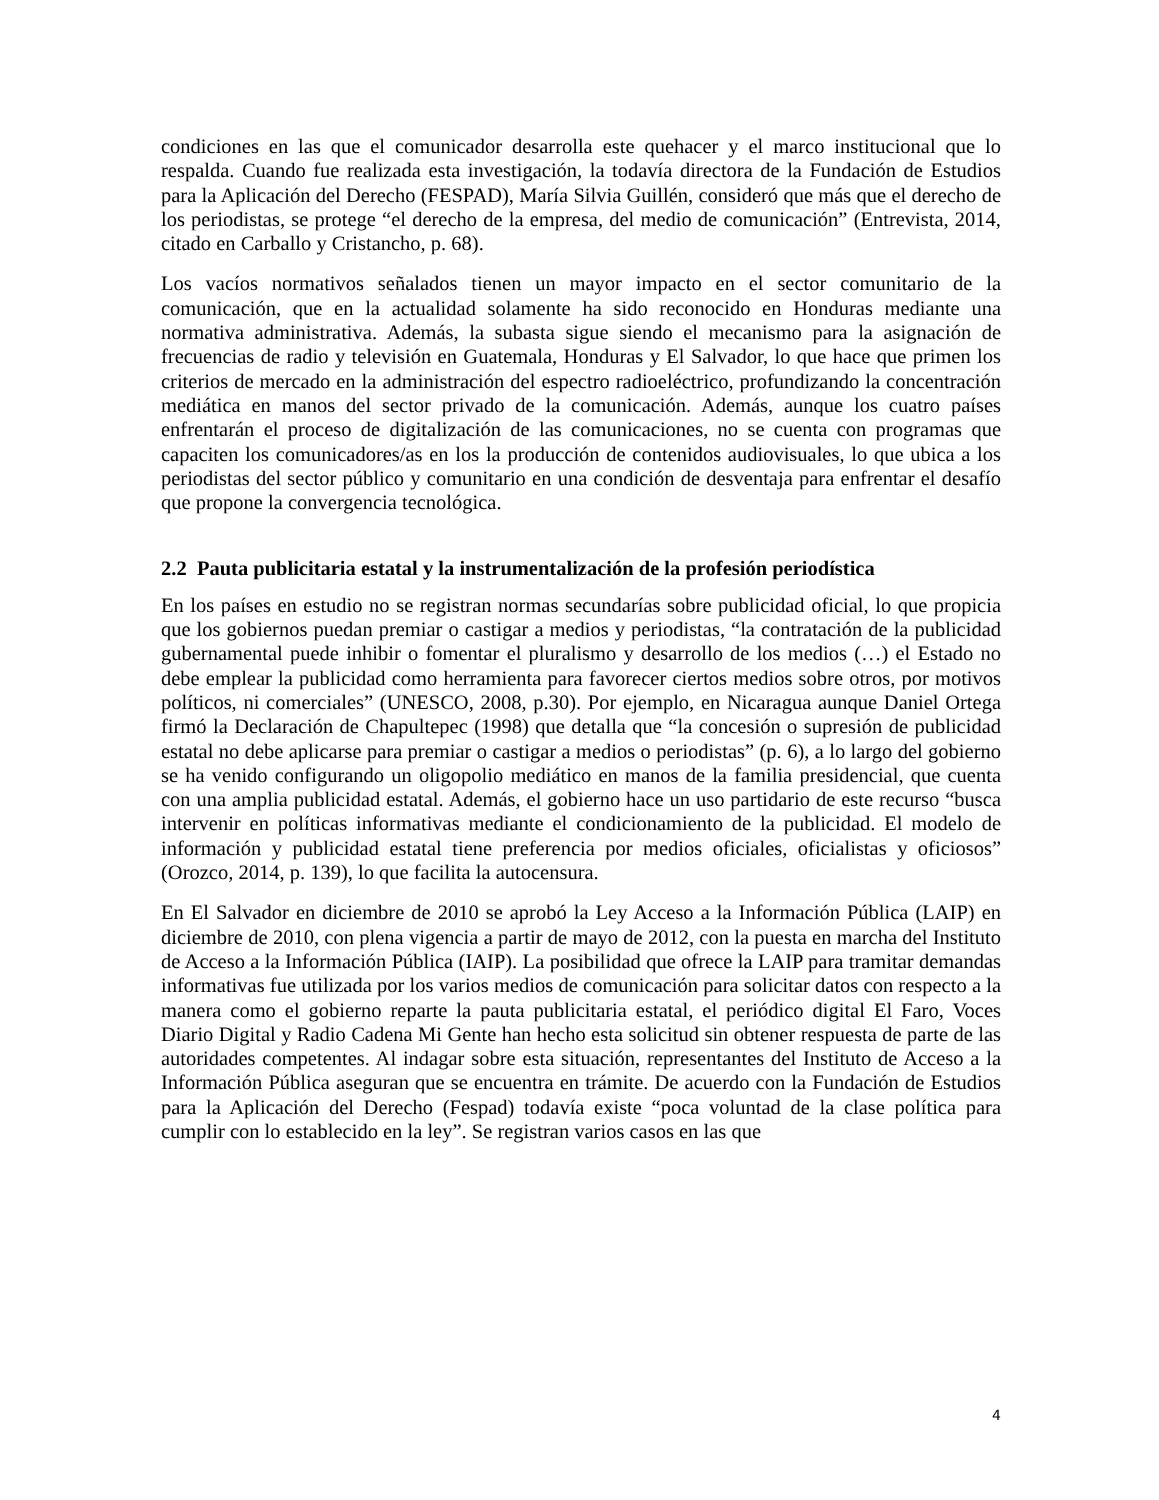condiciones en las que el comunicador desarrolla este quehacer y el marco institucional que lo respalda. Cuando fue realizada esta investigación, la todavía directora de la Fundación de Estudios para la Aplicación del Derecho (FESPAD), María Silvia Guillén, consideró que más que el derecho de los periodistas, se protege “el derecho de la empresa, del medio de comunicación” (Entrevista, 2014, citado en Carballo y Cristancho, p. 68).
Los vacíos normativos señalados tienen un mayor impacto en el sector comunitario de la comunicación, que en la actualidad solamente ha sido reconocido en Honduras mediante una normativa administrativa. Además, la subasta sigue siendo el mecanismo para la asignación de frecuencias de radio y televisión en Guatemala, Honduras y El Salvador, lo que hace que primen los criterios de mercado en la administración del espectro radioeléctrico, profundizando la concentración mediática en manos del sector privado de la comunicación. Además, aunque los cuatro países enfrentarán el proceso de digitalización de las comunicaciones, no se cuenta con programas que capaciten los comunicadores/as en los la producción de contenidos audiovisuales, lo que ubica a los periodistas del sector público y comunitario en una condición de desventaja para enfrentar el desafío que propone la convergencia tecnológica.
2.2 Pauta publicitaria estatal y la instrumentalización de la profesión periodística
En los países en estudio no se registran normas secundarías sobre publicidad oficial, lo que propicia que los gobiernos puedan premiar o castigar a medios y periodistas, “la contratación de la publicidad gubernamental puede inhibir o fomentar el pluralismo y desarrollo de los medios (…) el Estado no debe emplear la publicidad como herramienta para favorecer ciertos medios sobre otros, por motivos políticos, ni comerciales” (UNESCO, 2008, p.30). Por ejemplo, en Nicaragua aunque Daniel Ortega firmó la Declaración de Chapultepec (1998) que detalla que “la concesión o supresión de publicidad estatal no debe aplicarse para premiar o castigar a medios o periodistas” (p. 6), a lo largo del gobierno se ha venido configurando un oligopolio mediático en manos de la familia presidencial, que cuenta con una amplia publicidad estatal. Además, el gobierno hace un uso partidario de este recurso “busca intervenir en políticas informativas mediante el condicionamiento de la publicidad. El modelo de información y publicidad estatal tiene preferencia por medios oficiales, oficialistas y oficiosos” (Orozco, 2014, p. 139), lo que facilita la autocensura.
En El Salvador en diciembre de 2010 se aprobó la Ley Acceso a la Información Pública (LAIP) en diciembre de 2010, con plena vigencia a partir de mayo de 2012, con la puesta en marcha del Instituto de Acceso a la Información Pública (IAIP). La posibilidad que ofrece la LAIP para tramitar demandas informativas fue utilizada por los varios medios de comunicación para solicitar datos con respecto a la manera como el gobierno reparte la pauta publicitaria estatal, el periódico digital El Faro, Voces Diario Digital y Radio Cadena Mi Gente han hecho esta solicitud sin obtener respuesta de parte de las autoridades competentes. Al indagar sobre esta situación, representantes del Instituto de Acceso a la Información Pública aseguran que se encuentra en trámite. De acuerdo con la Fundación de Estudios para la Aplicación del Derecho (Fespad) todavía existe “poca voluntad de la clase política para cumplir con lo establecido en la ley”. Se registran varios casos en las que
4